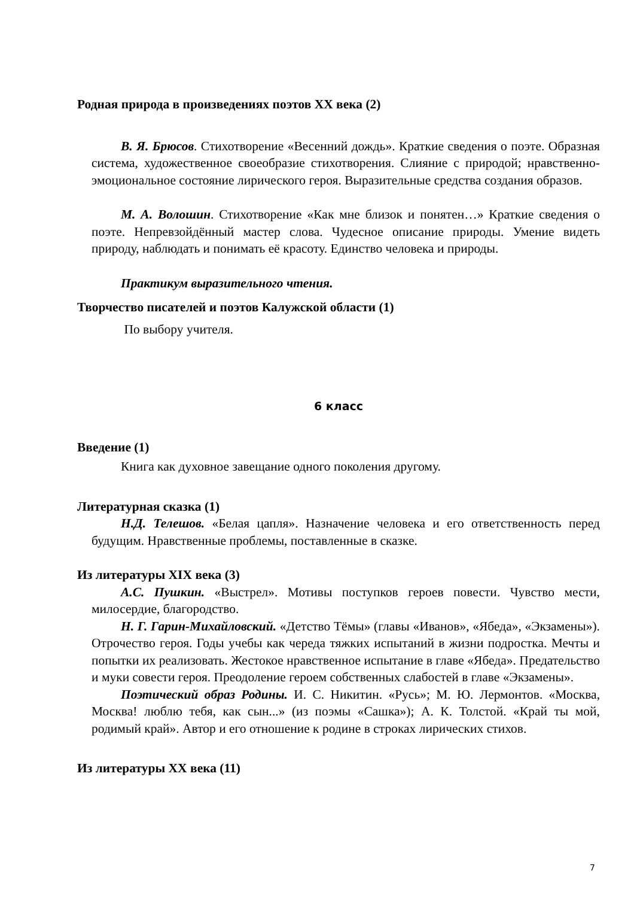Родная природа в произведениях поэтов XX века (2)
В. Я. Брюсов. Стихотворение «Весенний дождь». Краткие сведения о поэте. Образная система, художественное своеобразие стихотворения. Слияние с природой; нравственно-эмоциональное состояние лирического героя. Выразительные средства создания образов.
М. А. Волошин. Стихотворение «Как мне близок и понятен…» Краткие сведения о поэте. Непревзойдённый мастер слова. Чудесное описание природы. Умение видеть природу, наблюдать и понимать её красоту. Единство человека и природы.
Практикум выразительного чтения.
Творчество писателей и поэтов Калужской области (1)
По выбору учителя.
6 класс
Введение (1)
Книга как духовное завещание одного поколения другому.
Литературная сказка (1)
Н.Д. Телешов. «Белая цапля». Назначение человека и его ответственность перед будущим. Нравственные проблемы, поставленные в сказке.
Из литературы XIX века (3)
А.С. Пушкин. «Выстрел». Мотивы поступков героев повести. Чувство мести, милосердие, благородство.
Н. Г. Гарин-Михайловский. «Детство Тёмы» (главы «Иванов», «Ябеда», «Экзамены»). Отрочество героя. Годы учебы как череда тяжких испытаний в жизни подростка. Мечты и попытки их реализовать. Жестокое нравственное испытание в главе «Ябеда». Предательство и муки совести героя. Преодоление героем собственных слабостей в главе «Экзамены».
Поэтический образ Родины. И. С. Никитин. «Русь»; М. Ю. Лермонтов. «Москва, Москва! люблю тебя, как сын...» (из поэмы «Сашка»); А. К. Толстой. «Край ты мой, родимый край». Автор и его отношение к родине в строках лирических стихов.
Из литературы XX века (11)
7